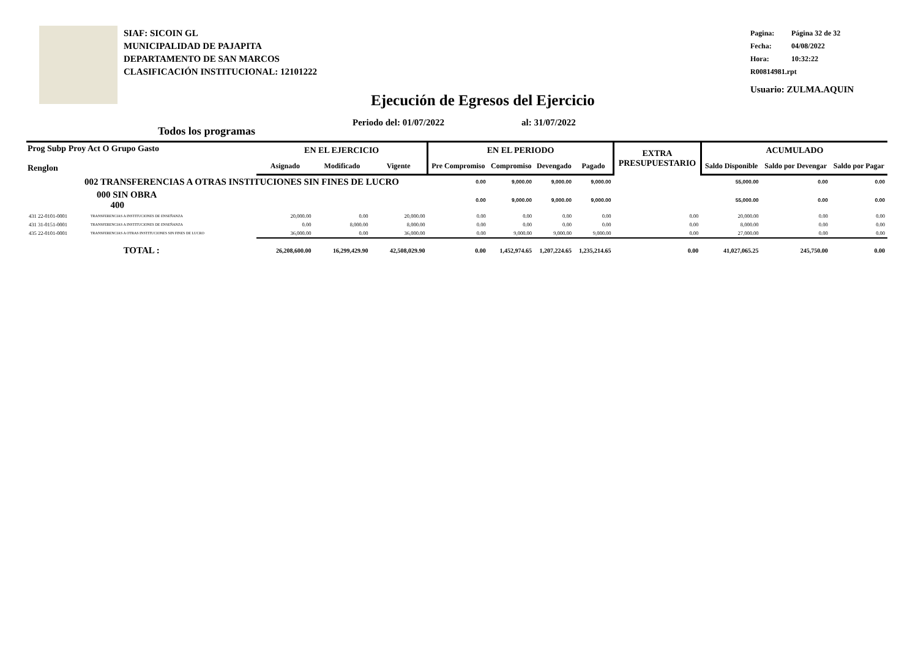SIAF: SICOIN GL
MUNICIPALIDAD DE PAJAPITA
DEPARTAMENTO DE SAN MARCOS
CLASIFICACIÓN INSTITUCIONAL: 12101222
Pagina: Página 32 de 32
Fecha: 04/08/2022
Hora: 10:32:22
R00814981.rpt
Usuario: ZULMA.AQUIN
Ejecución de Egresos del Ejercicio
Periodo del: 01/07/2022 al: 31/07/2022
Todos los programas
| Prog Subp Proy Act O Grupo Gasto Renglon | | EN EL EJERCICIO | | | EN EL PERIODO | | | | EXTRA PRESUPUESTARIO | ACUMULADO | | |
| --- | --- | --- | --- | --- | --- | --- | --- | --- | --- | --- | --- | --- |
| | | Asignado | Modificado | Vigente | Pre Compromiso | Compromiso | Devengado | Pagado | | Saldo Disponible | Saldo por Devengar | Saldo por Pagar |
| 002 TRANSFERENCIAS A OTRAS INSTITUCIONES SIN FINES DE LUCRO | | | | | 0.00 | 9,000.00 | 9,000.00 | 9,000.00 | | 55,000.00 | 0.00 | 0.00 |
| 000 SIN OBRA 400 | | | | | 0.00 | 9,000.00 | 9,000.00 | 9,000.00 | | 55,000.00 | 0.00 | 0.00 |
| 431 22-0101-0001 | TRANSFERENCIAS A INSTITUCIONES DE ENSEÑANZA | 20,000.00 | 0.00 | 20,000.00 | 0.00 | 0.00 | 0.00 | 0.00 | 0.00 | 20,000.00 | 0.00 | 0.00 |
| 431 31-0151-0001 | TRANSFERENCIAS A INSTITUCIONES DE ENSEÑANZA | 0.00 | 8,000.00 | 8,000.00 | 0.00 | 0.00 | 0.00 | 0.00 | 0.00 | 8,000.00 | 0.00 | 0.00 |
| 435 22-0101-0001 | TRANSFERENCIAS A OTRAS INSTITUCIONES SIN FINES DE LUCRO | 36,000.00 | 0.00 | 36,000.00 | 0.00 | 9,000.00 | 9,000.00 | 9,000.00 | 0.00 | 27,000.00 | 0.00 | 0.00 |
| TOTAL : | | 26,208,600.00 | 16,299,429.90 | 42,508,029.90 | 0.00 | 1,452,974.65 | 1,207,224.65 | 1,235,214.65 | 0.00 | 41,027,065.25 | 245,750.00 | 0.00 |